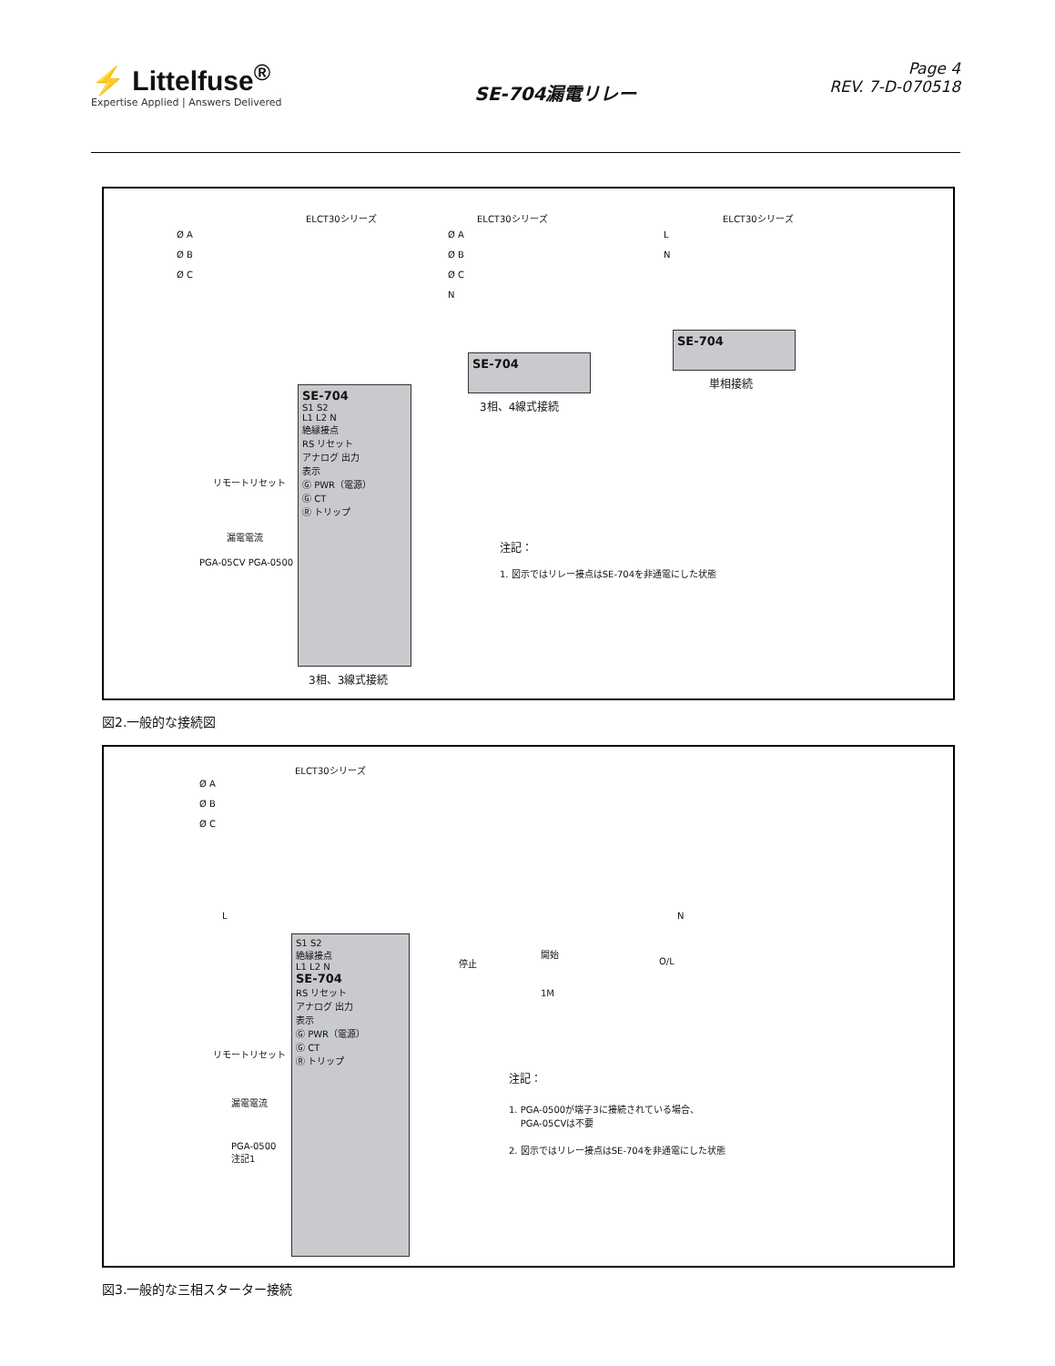⚡ Littelfuse<sup>®</sup>
Expertise Applied | Answers Delivered
SE-704漏電リレー
Page 4
REV. 7-D-070518
ELCT30シリーズ
Ø A
Ø B
Ø C
ELCT30シリーズ
Ø A
Ø B
Ø C
N
ELCT30シリーズ
L
N
SE-704
S1 S2
L1 L2 N
絶縁接点
RS リセット
アナログ 出力
表示
Ⓖ PWR（電源）
Ⓖ CT
Ⓡ トリップ
リモートリセット
漏電電流
PGA-05CV PGA-0500
3相、3線式接続
SE-704
3相、4線式接続
SE-704
単相接続
注記：
1. 図示ではリレー接点はSE-704を非通電にした状態
図2.一般的な接続図
ELCT30シリーズ
Ø A
Ø B
Ø C
L N
停止
開始
O/L
1M
S1 S2
絶縁接点
L1 L2 N
SE-704
RS リセット
アナログ 出力
表示
Ⓖ PWR（電源）
Ⓖ CT
Ⓡ トリップ
リモートリセット
漏電電流
PGA-0500
注記1
注記：
1. PGA-0500が端子3に接続されている場合、
PGA-05CVは不要
2. 図示ではリレー接点はSE-704を非通電にした状態
図3.一般的な三相スターター接続